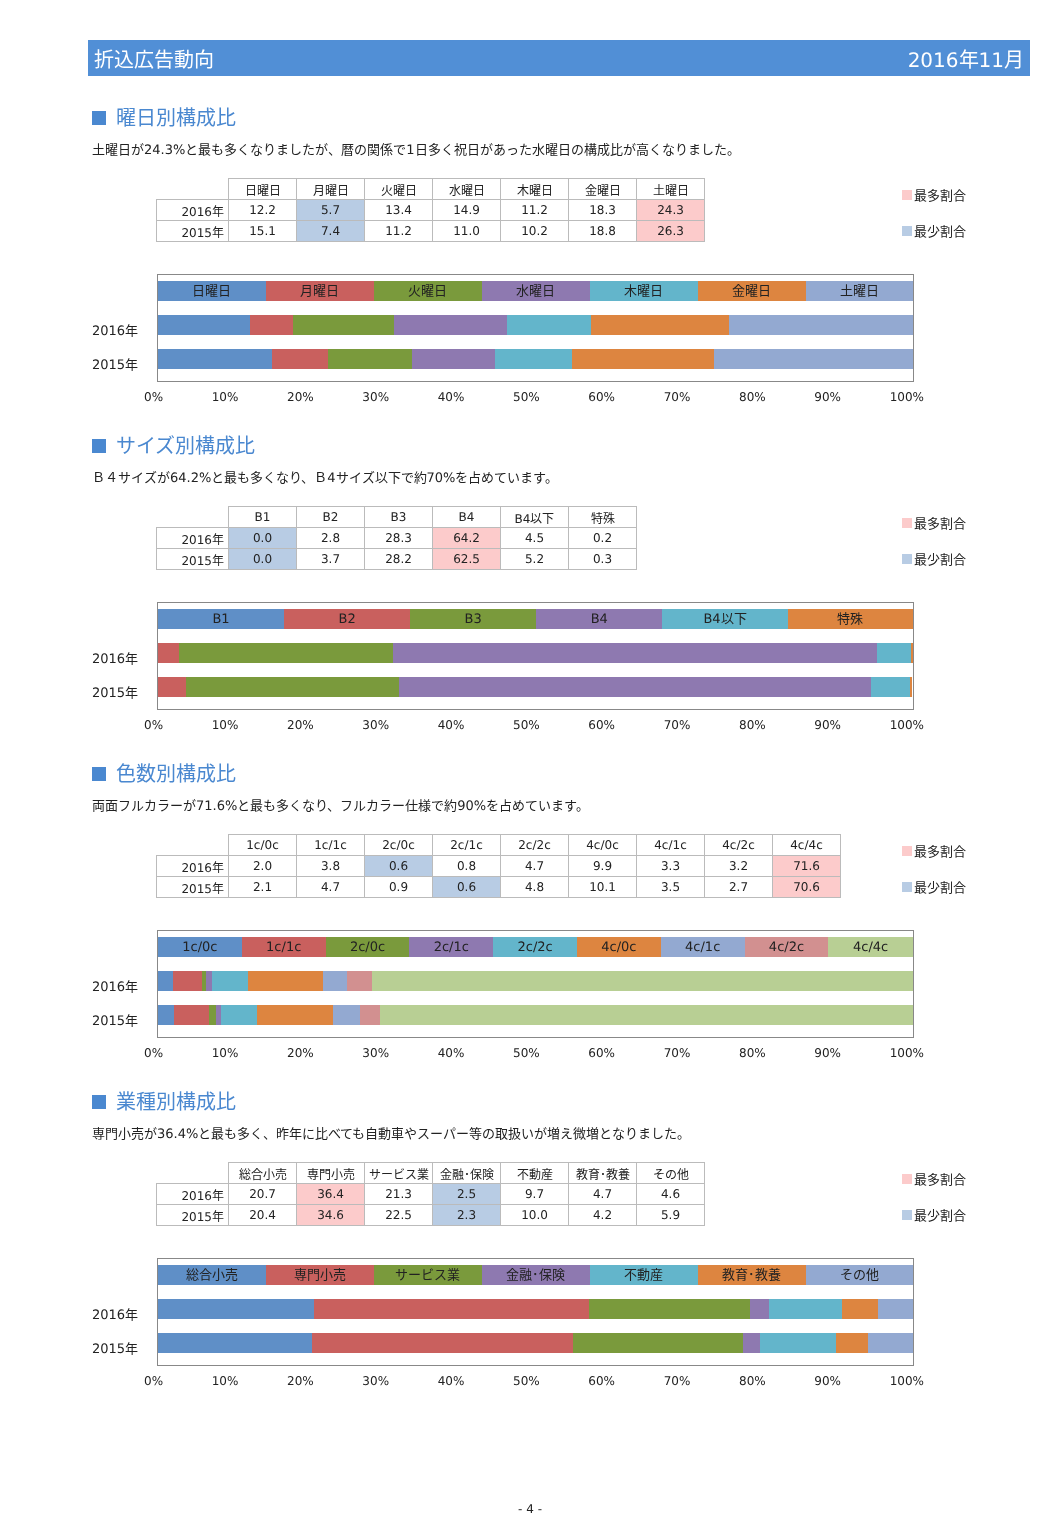折込広告動向 2016年11月
曜日別構成比
土曜日が24.3%と最も多くなりましたが、暦の関係で1日多く祝日があった水曜日の構成比が高くなりました。
| | 日曜日 | 月曜日 | 火曜日 | 水曜日 | 木曜日 | 金曜日 | 土曜日 |
| --- | --- | --- | --- | --- | --- | --- | --- |
| 2016年 | 12.2 | 5.7 | 13.4 | 14.9 | 11.2 | 18.3 | 24.3 |
| 2015年 | 15.1 | 7.4 | 11.2 | 11.0 | 10.2 | 18.8 | 26.3 |
最多割合
最少割合
2016年
2015年
日曜日 月曜日 火曜日 水曜日 木曜日 金曜日 土曜日
0% 10% 20% 30% 40% 50% 60% 70% 80% 90% 100%
サイズ別構成比
Ｂ４サイズが64.2%と最も多くなり、Ｂ4サイズ以下で約70%を占めています。
| | B1 | B2 | B3 | B4 | B4以下 | 特殊 |
| --- | --- | --- | --- | --- | --- | --- |
| 2016年 | 0.0 | 2.8 | 28.3 | 64.2 | 4.5 | 0.2 |
| 2015年 | 0.0 | 3.7 | 28.2 | 62.5 | 5.2 | 0.3 |
最多割合
最少割合
2016年
2015年
B1 B2 B3 B4 B4以下 特殊
0% 10% 20% 30% 40% 50% 60% 70% 80% 90% 100%
色数別構成比
両面フルカラーが71.6%と最も多くなり、フルカラー仕様で約90%を占めています。
| | 1c/0c | 1c/1c | 2c/0c | 2c/1c | 2c/2c | 4c/0c | 4c/1c | 4c/2c | 4c/4c |
| --- | --- | --- | --- | --- | --- | --- | --- | --- | --- |
| 2016年 | 2.0 | 3.8 | 0.6 | 0.8 | 4.7 | 9.9 | 3.3 | 3.2 | 71.6 |
| 2015年 | 2.1 | 4.7 | 0.9 | 0.6 | 4.8 | 10.1 | 3.5 | 2.7 | 70.6 |
最多割合
最少割合
2016年
2015年
1c/0c 1c/1c 2c/0c 2c/1c 2c/2c 4c/0c 4c/1c 4c/2c 4c/4c
0% 10% 20% 30% 40% 50% 60% 70% 80% 90% 100%
業種別構成比
専門小売が36.4%と最も多く、昨年に比べても自動車やスーパー等の取扱いが増え微増となりました。
| | 総合小売 | 専門小売 | サービス業 | 金融･保険 | 不動産 | 教育･教養 | その他 |
| --- | --- | --- | --- | --- | --- | --- | --- |
| 2016年 | 20.7 | 36.4 | 21.3 | 2.5 | 9.7 | 4.7 | 4.6 |
| 2015年 | 20.4 | 34.6 | 22.5 | 2.3 | 10.0 | 4.2 | 5.9 |
最多割合
最少割合
2016年
2015年
総合小売 専門小売 サービス業 金融･保険 不動産 教育･教養 その他
0% 10% 20% 30% 40% 50% 60% 70% 80% 90% 100%
- 4 -